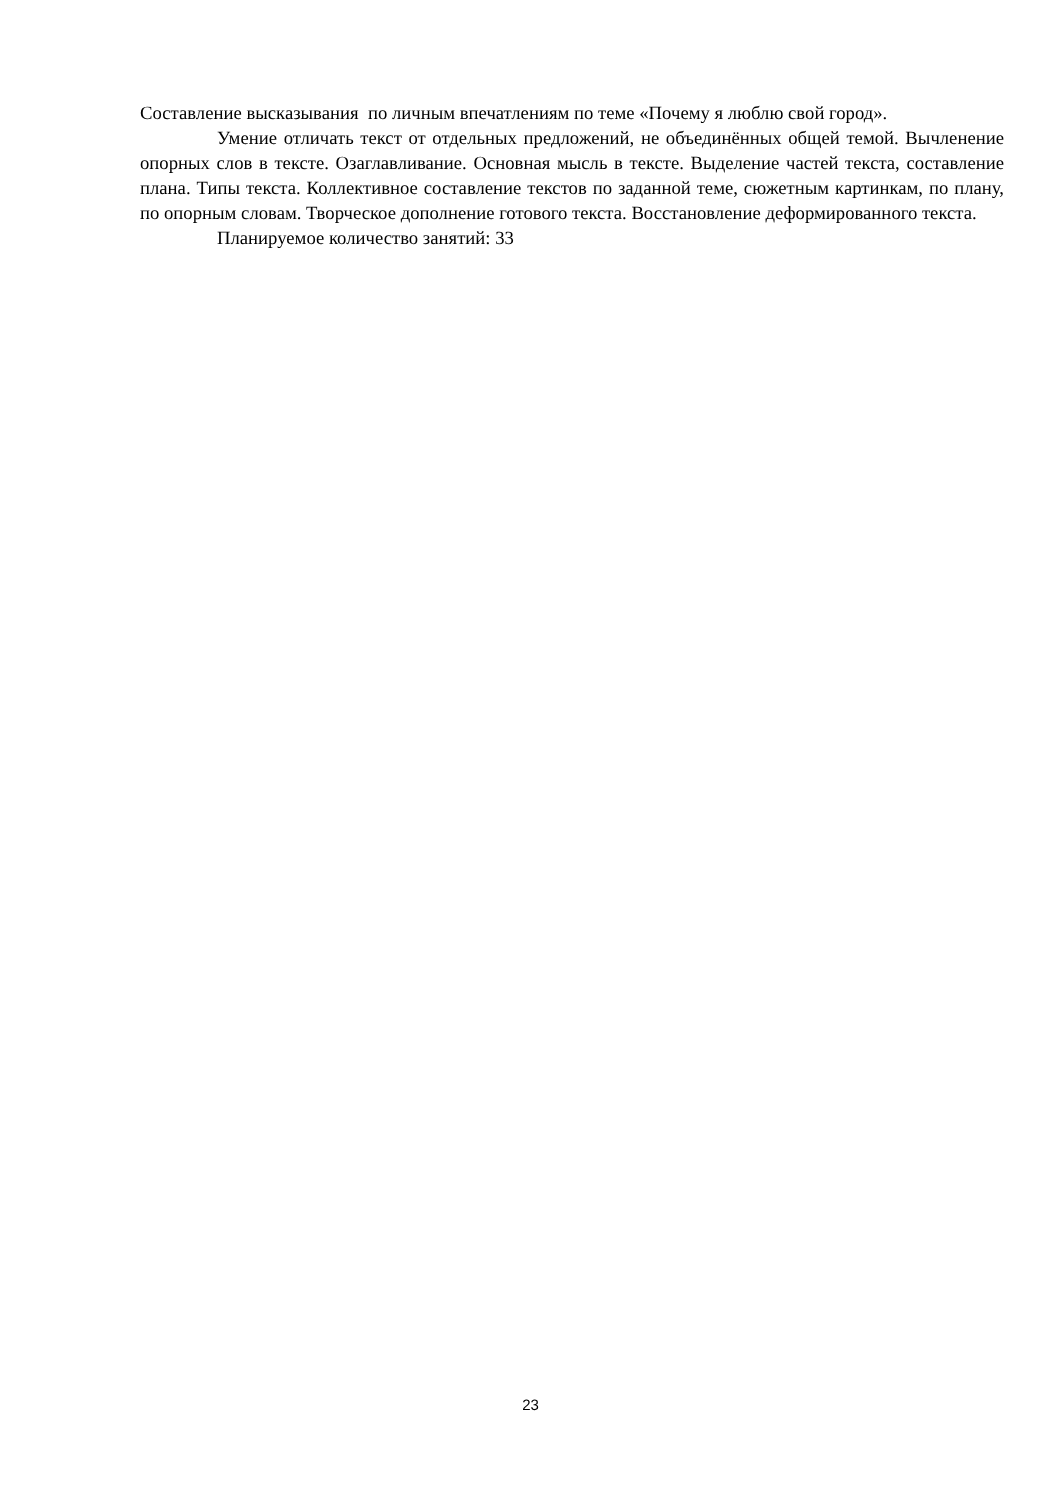Составление высказывания по личным впечатлениям по теме «Почему я люблю свой город».
Умение отличать текст от отдельных предложений, не объединённых общей темой. Вычленение опорных слов в тексте. Озаглавливание. Основная мысль в тексте. Выделение частей текста, составление плана. Типы текста. Коллективное составление текстов по заданной теме, сюжетным картинкам, по плану, по опорным словам. Творческое дополнение готового текста. Восстановление деформированного текста.
Планируемое количество занятий: 33
23